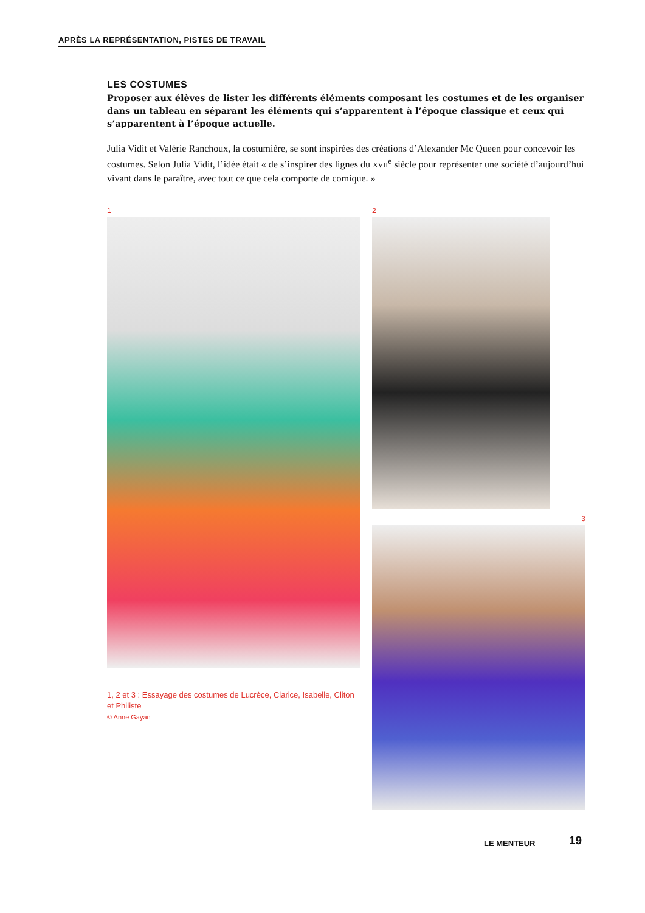APRÈS LA REPRÉSENTATION, PISTES DE TRAVAIL
LES COSTUMES
Proposer aux élèves de lister les différents éléments composant les costumes et de les organiser dans un tableau en séparant les éléments qui s’apparentent à l’époque classique et ceux qui s’apparentent à l’époque actuelle.
Julia Vidit et Valérie Ranchoux, la costumière, se sont inspirées des créations d’Alexander Mc Queen pour concevoir les costumes. Selon Julia Vidit, l’idée était « de s’inspirer des lignes du XVII<sup>e</sup> siècle pour représenter une société d’aujourd’hui vivant dans le paraître, avec tout ce que cela comporte de comique. »
1
1, 2 et 3 : Essayage des costumes de Lucrèce, Clarice, Isabelle, Cliton et Philiste
© Anne Gayan
2
3
LE MENTEUR 19